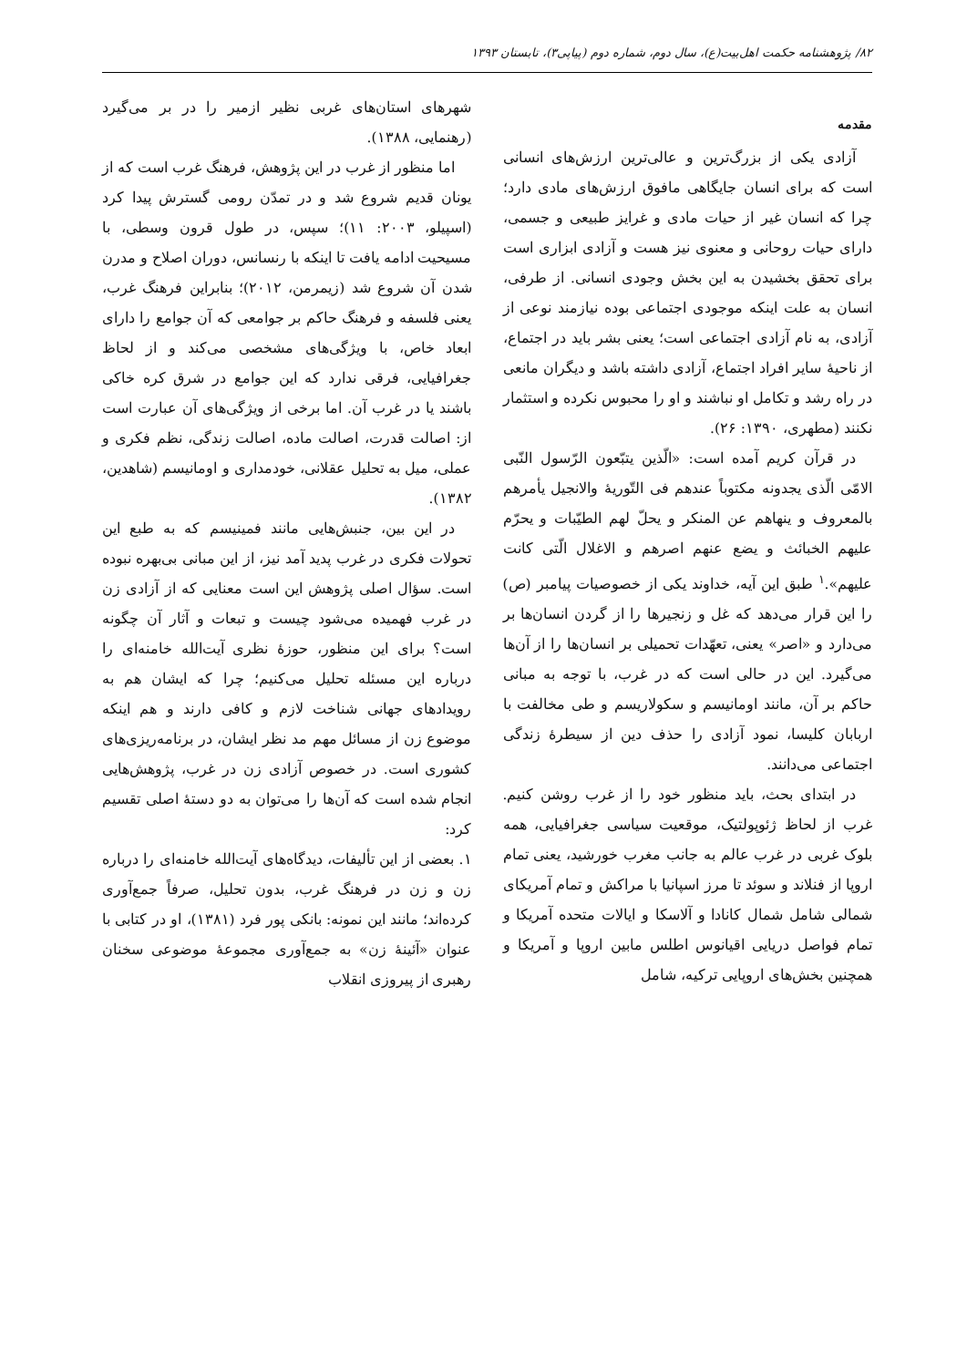۸۲/ پژوهشنامه حکمت اهل‌بیت(ع)، سال دوم، شماره دوم (پیاپی۳)، تابستان ۱۳۹۳
مقدمه
آزادی یکی از بزرگ‌ترین و عالی‌ترین ارزش‌های انسانی است که برای انسان جایگاهی مافوق ارزش‌های مادی دارد؛ چرا که انسان غیر از حیات مادی و غرایز طبیعی و جسمی، دارای حیات روحانی و معنوی نیز هست و آزادی ابزاری است برای تحقق بخشیدن به این بخش وجودی انسانی. از طرفی، انسان به علت اینکه موجودی اجتماعی بوده نیازمند نوعی از آزادی، به نام آزادی اجتماعی است؛ یعنی بشر باید در اجتماع، از ناحیهٔ سایر افراد اجتماع، آزادی داشته باشد و دیگران مانعی در راه رشد و تکامل او نباشند و او را محبوس نکرده و استثمار نکنند (مطهری، ۱۳۹۰: ۲۶).
در قرآن کریم آمده است: «الّذین یتبّعون الرّسول النّبی الامّی الّذی یجدونه مکتوباً عندهم فی التّوریهٔ والانجیل یأمرهم بالمعروف و ینهاهم عن المنکر و یحلّ لهم الطیّبات و یحرّم علیهم الخبائث و یضع عنهم اصرهم و الاغلال الّتی کانت علیهم».<sup>۱</sup> طبق این آیه، خداوند یکی از خصوصیات پیامبر (ص) را این قرار می‌دهد که غل و زنجیرها را از گردن انسان‌ها بر می‌دارد و «اصر» یعنی، تعهّدات تحمیلی بر انسان‌ها را از آن‌ها می‌گیرد. این در حالی است که در غرب، با توجه به مبانی حاکم بر آن، مانند اومانیسم و سکولاریسم و طی مخالفت با اربابان کلیسا، نمود آزادی را حذف دین از سیطرهٔ زندگی اجتماعی می‌دانند.
در ابتدای بحث، باید منظور خود را از غرب روشن کنیم. غرب از لحاظ ژئوپولتیک، موقعیت سیاسی جغرافیایی، همه بلوک غربی در غرب عالم به جانب مغرب خورشید، یعنی تمام اروپا از فنلاند و سوئد تا مرز اسپانیا با مراکش و تمام آمریکای شمالی شامل شمال کانادا و آلاسکا و ایالات متحده آمریکا و تمام فواصل دریایی اقیانوس اطلس مابین اروپا و آمریکا و همچنین بخش‌های اروپایی ترکیه، شامل
شهرهای استان‌های غربی نظیر ازمیر را در بر می‌گیرد (رهنمایی، ۱۳۸۸).
اما منظور از غرب در این پژوهش، فرهنگ غرب است که از یونان قدیم شروع شد و در تمدّن رومی گسترش پیدا کرد (اسپیلو، ۲۰۰۳: ۱۱)؛ سپس، در طول قرون وسطی، با مسیحیت ادامه یافت تا اینکه با رنسانس، دوران اصلاح و مدرن شدن آن شروع شد (زیمرمن، ۲۰۱۲)؛ بنابراین فرهنگ غرب، یعنی فلسفه و فرهنگ حاکم بر جوامعی که آن جوامع را دارای ابعاد خاص، با ویژگی‌های مشخصی می‌کند و از لحاظ جغرافیایی، فرقی ندارد که این جوامع در شرق کره خاکی باشند یا در غرب آن. اما برخی از ویژگی‌های آن عبارت است از: اصالت قدرت، اصالت ماده، اصالت زندگی، نظم فکری و عملی، میل به تحلیل عقلانی، خودمداری و اومانیسم (شاهدین، ۱۳۸۲).
در این بین، جنبش‌هایی مانند فمینیسم که به طبع این تحولات فکری در غرب پدید آمد نیز، از این مبانی بی‌بهره نبوده است. سؤال اصلی پژوهش این است معنایی که از آزادی زن در غرب فهمیده می‌شود چیست و تبعات و آثار آن چگونه است؟ برای این منظور، حوزهٔ نظری آیت‌الله خامنه‌ای را درباره این مسئله تحلیل می‌کنیم؛ چرا که ایشان هم به رویدادهای جهانی شناخت لازم و کافی دارند و هم اینکه موضوع زن از مسائل مهم مد نظر ایشان، در برنامه‌ریزی‌های کشوری است. در خصوص آزادی زن در غرب، پژوهش‌هایی انجام شده است که آن‌ها را می‌توان به دو دستهٔ اصلی تقسیم کرد:
۱. بعضی از این تألیفات، دیدگاه‌های آیت‌الله خامنه‌ای را درباره زن و زن در فرهنگ غرب، بدون تحلیل، صرفاً جمع‌آوری کرده‌اند؛ مانند این نمونه: بانکی پور فرد (۱۳۸۱)، او در کتابی با عنوان «آئینهٔ زن» به جمع‌آوری مجموعهٔ موضوعی سخنان رهبری از پیروزی انقلاب